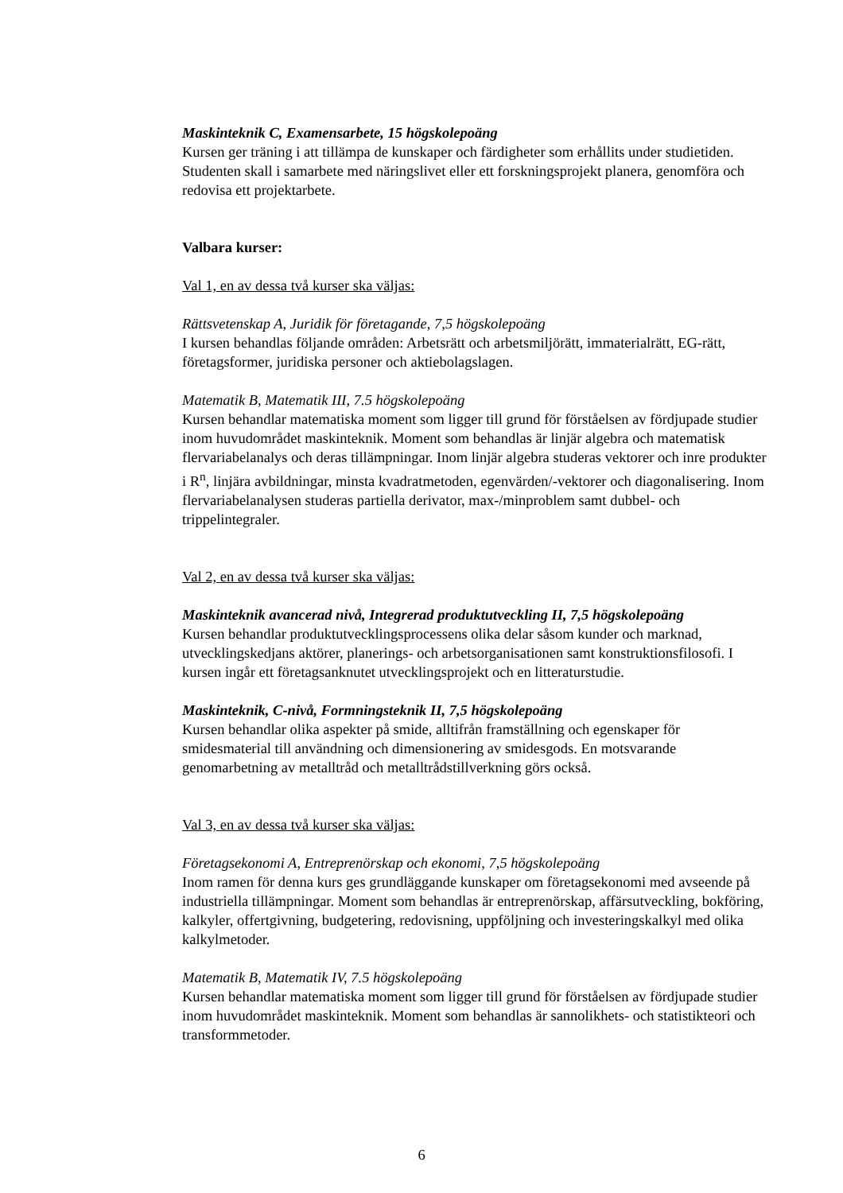Maskinteknik C, Examensarbete, 15 högskolepoäng
Kursen ger träning i att tillämpa de kunskaper och färdigheter som erhållits under studietiden. Studenten skall i samarbete med näringslivet eller ett forskningsprojekt planera, genomföra och redovisa ett projektarbete.
Valbara kurser:
Val 1, en av dessa två kurser ska väljas:
Rättsvetenskap A, Juridik för företagande, 7,5 högskolepoäng
I kursen behandlas följande områden: Arbetsrätt och arbetsmiljörätt, immaterialrätt, EG-rätt, företagsformer, juridiska personer och aktiebolagslagen.
Matematik B, Matematik III, 7.5 högskolepoäng
Kursen behandlar matematiska moment som ligger till grund för förståelsen av fördjupade studier inom huvudområdet maskinteknik. Moment som behandlas är linjär algebra och matematisk flervariabelanalys och deras tillämpningar. Inom linjär algebra studeras vektorer och inre produkter i R<sup>n</sup>, linjära avbildningar, minsta kvadratmetoden, egenvärden/-vektorer och diagonalisering. Inom flervariabelanalysen studeras partiella derivator, max-/minproblem samt dubbel- och trippelintegraler.
Val 2, en av dessa två kurser ska väljas:
Maskinteknik avancerad nivå, Integrerad produktutveckling II, 7,5 högskolepoäng
Kursen behandlar produktutvecklingsprocessens olika delar såsom kunder och marknad, utvecklingskedjans aktörer, planerings- och arbetsorganisationen samt konstruktionsfilosofi. I kursen ingår ett företagsanknutet utvecklingsprojekt och en litteraturstudie.
Maskinteknik, C-nivå, Formningsteknik II, 7,5 högskolepoäng
Kursen behandlar olika aspekter på smide, alltifrån framställning och egenskaper för smidesmaterial till användning och dimensionering av smidesgods. En motsvarande genomarbetning av metalltråd och metalltrådstillverkning görs också.
Val 3, en av dessa två kurser ska väljas:
Företagsekonomi A, Entreprenörskap och ekonomi, 7,5 högskolepoäng
Inom ramen för denna kurs ges grundläggande kunskaper om företagsekonomi med avseende på industriella tillämpningar. Moment som behandlas är entreprenörskap, affärsutveckling, bokföring, kalkyler, offertgivning, budgetering, redovisning, uppföljning och investeringskalkyl med olika kalkylmetoder.
Matematik B, Matematik IV, 7.5 högskolepoäng
Kursen behandlar matematiska moment som ligger till grund för förståelsen av fördjupade studier inom huvudområdet maskinteknik. Moment som behandlas är sannolikhets- och statistikteori och transformmetoder.
6